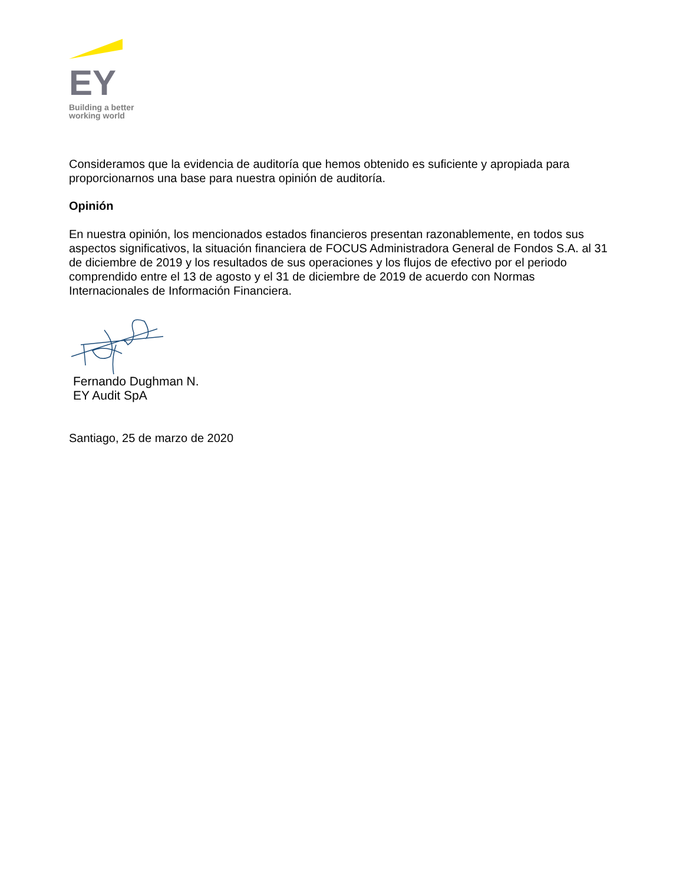EY
Building a better
working world
Consideramos que la evidencia de auditoría que hemos obtenido es suficiente y apropiada para proporcionarnos una base para nuestra opinión de auditoría.
Opinión
En nuestra opinión, los mencionados estados financieros presentan razonablemente, en todos sus aspectos significativos, la situación financiera de FOCUS Administradora General de Fondos S.A. al 31 de diciembre de 2019 y los resultados de sus operaciones y los flujos de efectivo por el periodo comprendido entre el 13 de agosto y el 31 de diciembre de 2019 de acuerdo con Normas Internacionales de Información Financiera.
Fernando Dughman N.
EY Audit SpA
Santiago, 25 de marzo de 2020